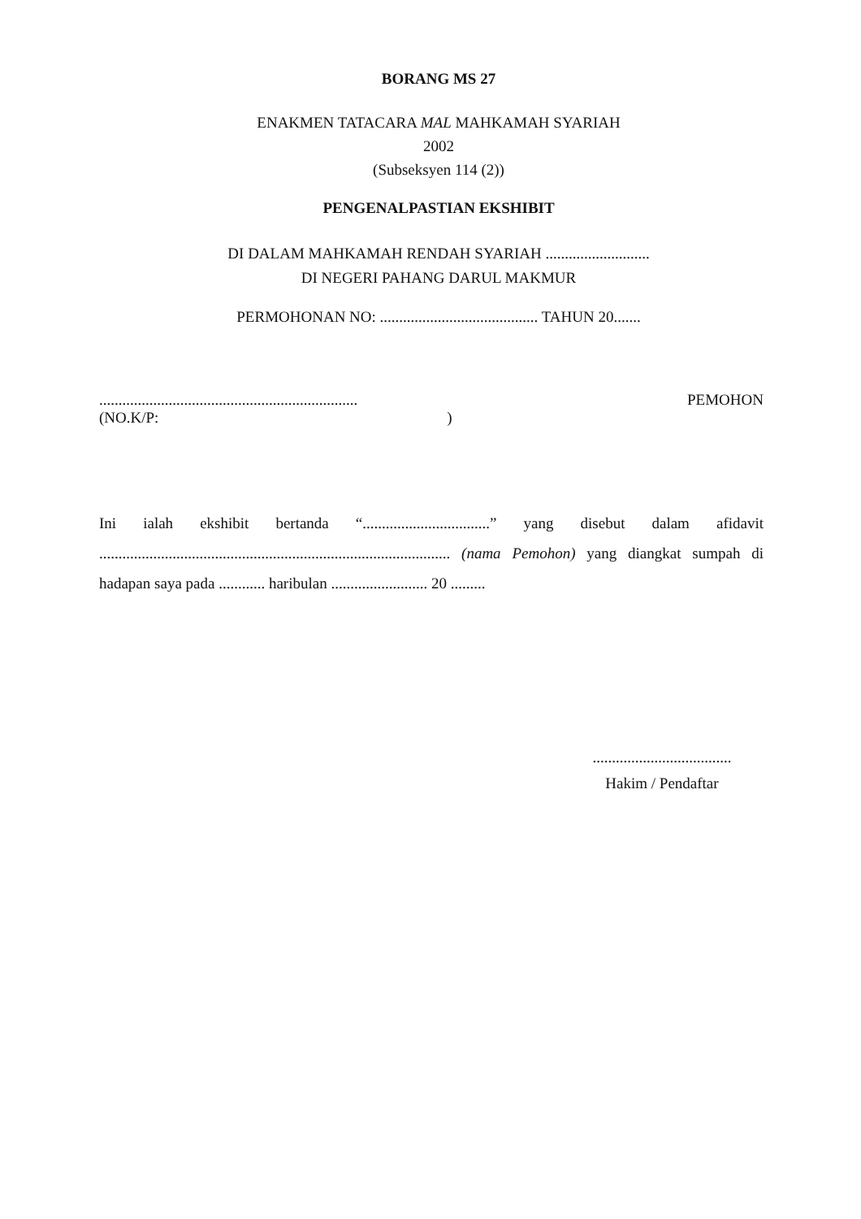BORANG MS 27
ENAKMEN TATACARA MAL MAHKAMAH SYARIAH
2002
(Subseksyen 114 (2))
PENGENALPASTIAN EKSHIBIT
DI DALAM MAHKAMAH RENDAH SYARIAH ...........................
DI NEGERI PAHANG DARUL MAKMUR
PERMOHONAN NO: ......................................... TAHUN 20.......
...................................................................
(NO.K/P: )
PEMOHON
Ini ialah ekshibit bertanda “.................................” yang disebut dalam afidavit ........................................................................................... (nama Pemohon) yang diangkat sumpah di hadapan saya pada ............ haribulan ......................... 20 .........
....................................
Hakim / Pendaftar